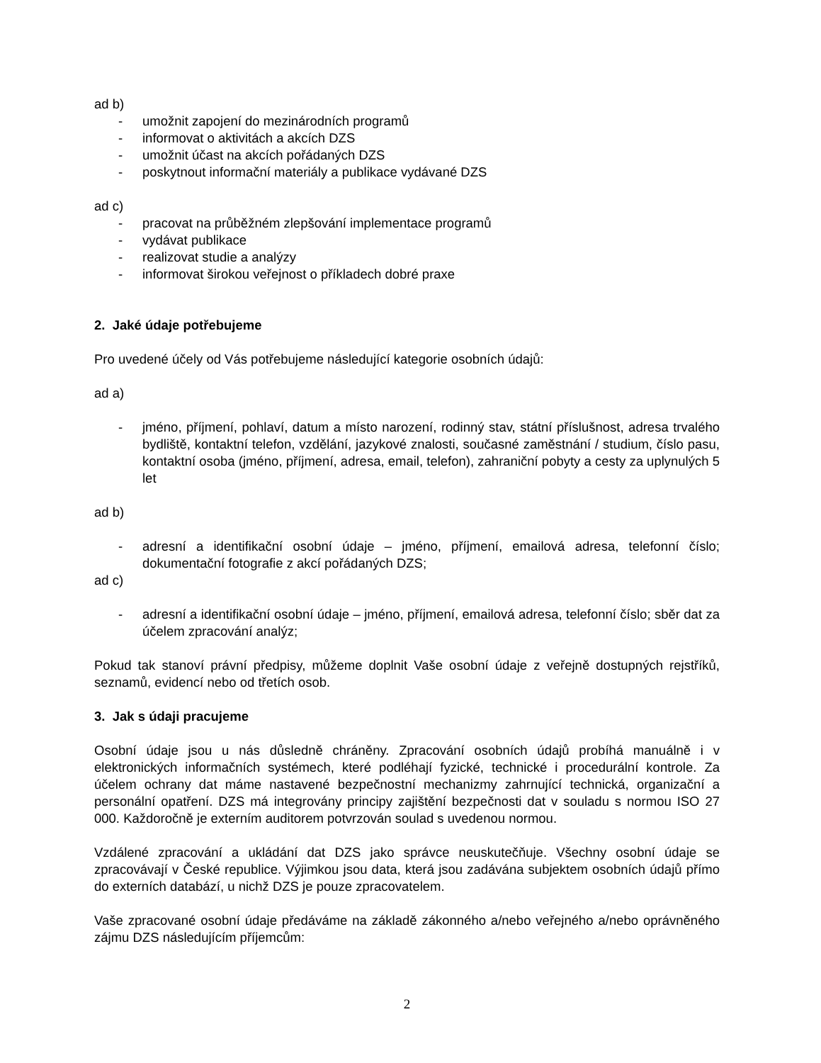ad b)
- umožnit zapojení do mezinárodních programů
- informovat o aktivitách a akcích DZS
- umožnit účast na akcích pořádaných DZS
- poskytnout informační materiály a publikace vydávané DZS
ad c)
- pracovat na průběžném zlepšování implementace programů
- vydávat publikace
- realizovat studie a analýzy
- informovat širokou veřejnost o příkladech dobré praxe
2. Jaké údaje potřebujeme
Pro uvedené účely od Vás potřebujeme následující kategorie osobních údajů:
ad a)
- jméno, příjmení, pohlaví, datum a místo narození, rodinný stav, státní příslušnost, adresa trvalého bydliště, kontaktní telefon, vzdělání, jazykové znalosti, současné zaměstnání / studium, číslo pasu, kontaktní osoba (jméno, příjmení, adresa, email, telefon), zahraniční pobyty a cesty za uplynulých 5 let
ad b)
- adresní a identifikační osobní údaje – jméno, příjmení, emailová adresa, telefonní číslo; dokumentační fotografie z akcí pořádaných DZS;
ad c)
- adresní a identifikační osobní údaje – jméno, příjmení, emailová adresa, telefonní číslo; sběr dat za účelem zpracování analýz;
Pokud tak stanoví právní předpisy, můžeme doplnit Vaše osobní údaje z veřejně dostupných rejstříků, seznamů, evidencí nebo od třetích osob.
3. Jak s údaji pracujeme
Osobní údaje jsou u nás důsledně chráněny. Zpracování osobních údajů probíhá manuálně i v elektronických informačních systémech, které podléhají fyzické, technické i procedurální kontrole. Za účelem ochrany dat máme nastavené bezpečnostní mechanizmy zahrnující technická, organizační a personální opatření. DZS má integrovány principy zajištění bezpečnosti dat v souladu s normou ISO 27 000. Každoročně je externím auditorem potvrzován soulad s uvedenou normou.
Vzdálené zpracování a ukládání dat DZS jako správce neuskutečňuje. Všechny osobní údaje se zpracovávají v České republice. Výjimkou jsou data, která jsou zadávána subjektem osobních údajů přímo do externích databází, u nichž DZS je pouze zpracovatelem.
Vaše zpracované osobní údaje předáváme na základě zákonného a/nebo veřejného a/nebo oprávněného zájmu DZS následujícím příjemcům:
2